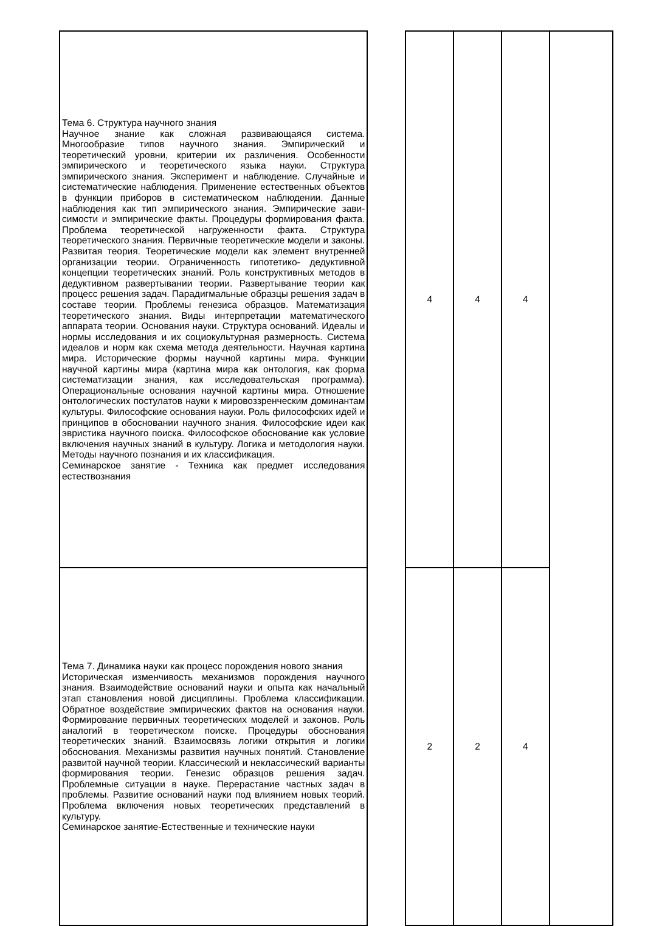| Тема 6. Структура научного знания Научное знание как сложная развивающаяся система. Многообразие типов научного знания. Эмпирический и теоретический уровни, критерии их различения. Особенности эмпирического и теоретического языка науки. Структура эмпирического знания. Эксперимент и наблюдение. Случайные и систематические наблюдения. Применение естественных объектов в функции приборов в систематическом наблюдении. Данные наблюдения как тип эмпирического знания. Эмпирические зави- симости и эмпирические факты. Процедуры формирования факта. Проблема теоретической нагруженности факта. Структура теоретического знания. Первичные теоретические модели и законы. Развитая теория. Теоретические модели как элемент внутренней организации теории. Ограниченность гипотетико- дедуктивной концепции теоретических знаний. Роль конструктивных методов в дедуктивном развертывании теории. Развертывание теории как процесс решения задач. Парадигмальные образцы решения задач в составе теории. Проблемы генезиса образцов. Математизация теоретического знания. Виды интерпретации математического аппарата теории. Основания науки. Структура оснований. Идеалы и нормы исследования и их социокультурная размерность. Система идеалов и норм как схема метода деятельности. Научная картина мира. Исторические формы научной картины мира. Функции научной картины мира (картина мира как онтология, как форма систематизации знания, как исследовательская программа). Операциональные основания научной картины мира. Отношение онтологических постулатов науки к мировоззренческим доминантам культуры. Философские основания науки. Роль философских идей и принципов в обосновании научного знания. Философские идеи как эвристика научного поиска. Философское обоснование как условие включения научных знаний в культуру. Логика и методология науки. Методы научного познания и их классификация. Семинарское занятие - Техника как предмет исследования естествознания | | 4 | 4 | 4 | |
| Тема 7. Динамика науки как процесс порождения нового знания Историческая изменчивость механизмов порождения научного знания. Взаимодействие оснований науки и опыта как начальный этап становления новой дисциплины. Проблема классификации. Обратное воздействие эмпирических фактов на основания науки. Формирование первичных теоретических моделей и законов. Роль аналогий в теоретическом поиске. Процедуры обоснования теоретических знаний. Взаимосвязь логики открытия и логики обоснования. Механизмы развития научных понятий. Становление развитой научной теории. Классический и неклассический варианты формирования теории. Генезис образцов решения задач. Проблемные ситуации в науке. Перерастание частных задач в проблемы. Развитие оснований науки под влиянием новых теорий. Проблема включения новых теоретических представлений в культуру. Семинарское занятие-Естественные и технические науки | | 2 | 2 | 4 | |